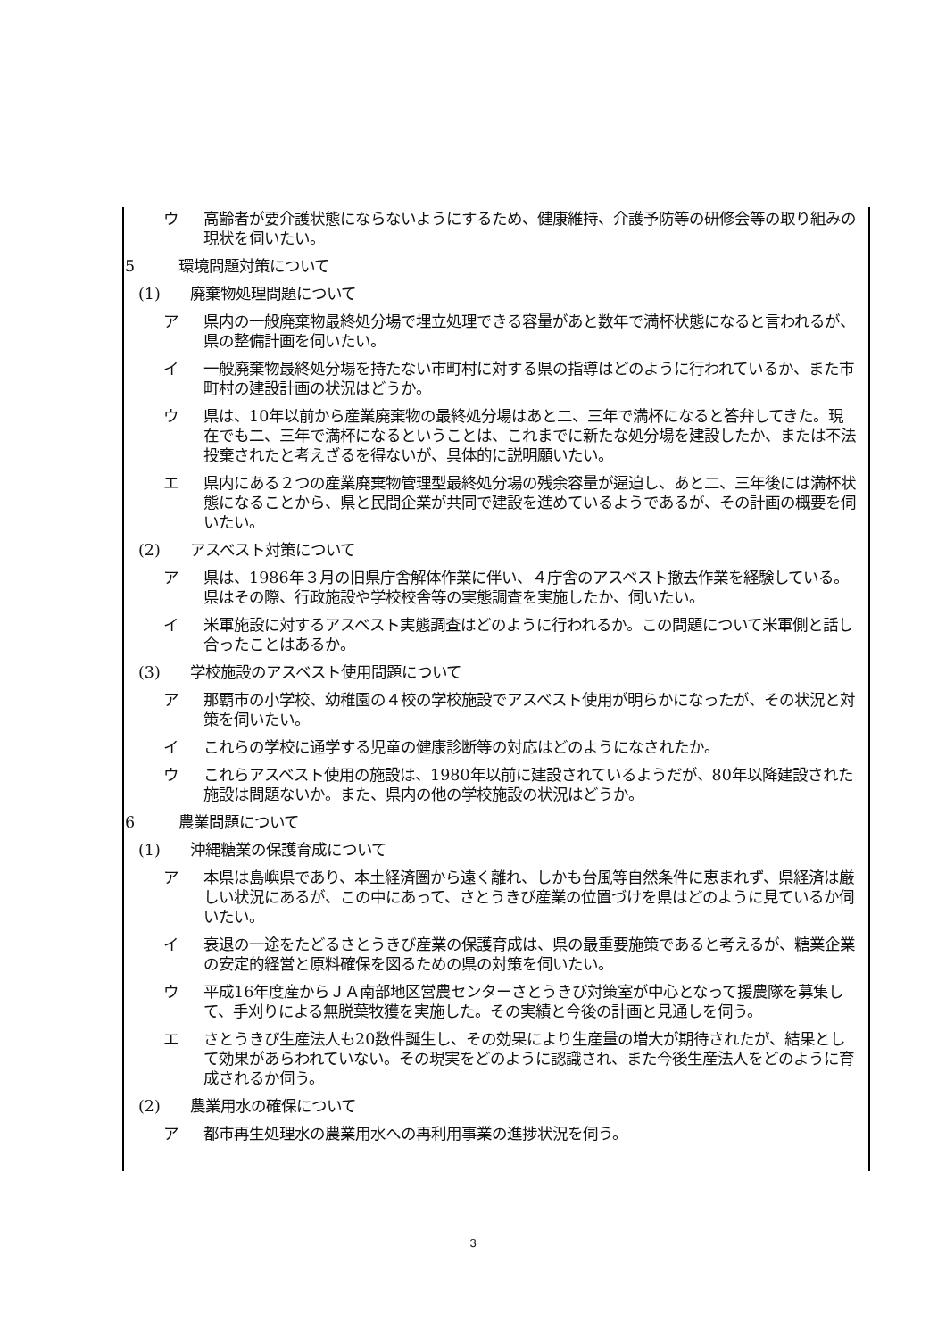ウ 高齢者が要介護状態にならないようにするため、健康維持、介護予防等の研修会等の取り組みの現状を伺いたい。
5 環境問題対策について
(1) 廃棄物処理問題について
ア 県内の一般廃棄物最終処分場で埋立処理できる容量があと数年で満杯状態になると言われるが、県の整備計画を伺いたい。
イ 一般廃棄物最終処分場を持たない市町村に対する県の指導はどのように行われているか、また市町村の建設計画の状況はどうか。
ウ 県は、10年以前から産業廃棄物の最終処分場はあと二、三年で満杯になると答弁してきた。現在でも二、三年で満杯になるということは、これまでに新たな処分場を建設したか、または不法投棄されたと考えざるを得ないが、具体的に説明願いたい。
エ 県内にある２つの産業廃棄物管理型最終処分場の残余容量が逼迫し、あと二、三年後には満杯状態になることから、県と民間企業が共同で建設を進めているようであるが、その計画の概要を伺いたい。
(2) アスベスト対策について
ア 県は、1986年３月の旧県庁舎解体作業に伴い、４庁舎のアスベスト撤去作業を経験している。県はその際、行政施設や学校校舎等の実態調査を実施したか、伺いたい。
イ 米軍施設に対するアスベスト実態調査はどのように行われるか。この問題について米軍側と話し合ったことはあるか。
(3) 学校施設のアスベスト使用問題について
ア 那覇市の小学校、幼稚園の４校の学校施設でアスベスト使用が明らかになったが、その状況と対策を伺いたい。
イ これらの学校に通学する児童の健康診断等の対応はどのようになされたか。
ウ これらアスベスト使用の施設は、1980年以前に建設されているようだが、80年以降建設された施設は問題ないか。また、県内の他の学校施設の状況はどうか。
6 農業問題について
(1) 沖縄糖業の保護育成について
ア 本県は島嶼県であり、本土経済圏から遠く離れ、しかも台風等自然条件に恵まれず、県経済は厳しい状況にあるが、この中にあって、さとうきび産業の位置づけを県はどのように見ているか伺いたい。
イ 衰退の一途をたどるさとうきび産業の保護育成は、県の最重要施策であると考えるが、糖業企業の安定的経営と原料確保を図るための県の対策を伺いたい。
ウ 平成16年度産からＪＡ南部地区営農センターさとうきび対策室が中心となって援農隊を募集して、手刈りによる無脱葉牧獲を実施した。その実績と今後の計画と見通しを伺う。
エ さとうきび生産法人も20数件誕生し、その効果により生産量の増大が期待されたが、結果として効果があらわれていない。その現実をどのように認識され、また今後生産法人をどのように育成されるか伺う。
(2) 農業用水の確保について
ア 都市再生処理水の農業用水への再利用事業の進捗状況を伺う。
3